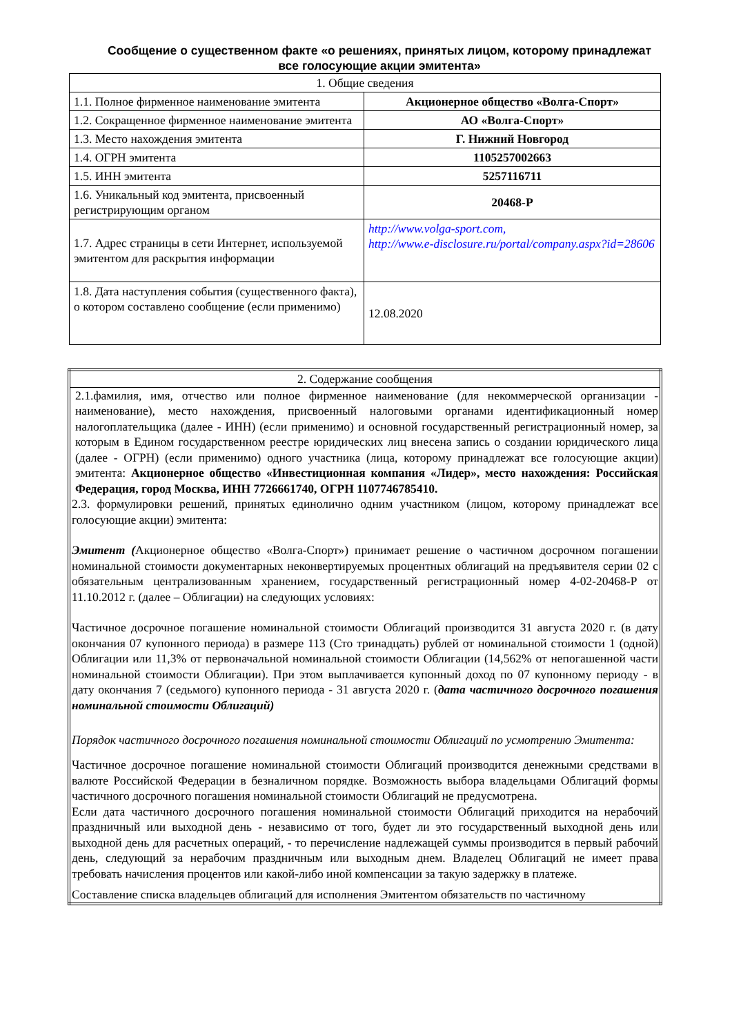Сообщение о существенном факте «о решениях, принятых лицом, которому принадлежат все голосующие акции эмитента»
| 1. Общие сведения | |
| 1.1. Полное фирменное наименование эмитента | Акционерное общество «Волга-Спорт» |
| 1.2. Сокращенное фирменное наименование эмитента | АО «Волга-Спорт» |
| 1.3. Место нахождения эмитента | Г. Нижний Новгород |
| 1.4. ОГРН эмитента | 1105257002663 |
| 1.5. ИНН эмитента | 5257116711 |
| 1.6. Уникальный код эмитента, присвоенный регистрирующим органом | 20468-P |
| 1.7. Адрес страницы в сети Интернет, используемой эмитентом для раскрытия информации | http://www.volga-sport.com, http://www.e-disclosure.ru/portal/company.aspx?id=28606 |
| 1.8. Дата наступления события (существенного факта), о котором составлено сообщение (если применимо) | 12.08.2020 |
| 2. Содержание сообщения |
| 2.1.фамилия, имя, отчество или полное фирменное наименование (для некоммерческой организации - наименование), место нахождения, присвоенный налоговыми органами идентификационный номер налогоплательщика (далее - ИНН) (если применимо) и основной государственный регистрационный номер, за которым в Едином государственном реестре юридических лиц внесена запись о создании юридического лица (далее - ОГРН) (если применимо) одного участника (лица, которому принадлежат все голосующие акции) эмитента: Акционерное общество «Инвестиционная компания «Лидер», место нахождения: Российская Федерация, город Москва, ИНН 7726661740, ОГРН 1107746785410. 2.3. формулировки решений, принятых единолично одним участником (лицом, которому принадлежат все голосующие акции) эмитента: Эмитент ( Акционерное общество «Волга-Спорт») принимает решение о частичном досрочном погашении номинальной стоимости документарных неконвертируемых процентных облигаций на предъявителя серии 02 с обязательным централизованным хранением, государственный регистрационный номер 4-02-20468-Р от 11.10.2012 г. (далее – Облигации) на следующих условиях: Частичное досрочное погашение номинальной стоимости Облигаций производится 31 августа 2020 г. (в дату окончания 07 купонного периода) в размере 113 (Сто тринадцать) рублей от номинальной стоимости 1 (одной) Облигации или 11,3% от первоначальной номинальной стоимости Облигации (14,562% от непогашенной части номинальной стоимости Облигации). При этом выплачивается купонный доход по 07 купонному периоду - в дату окончания 7 (седьмого) купонного периода - 31 августа 2020 г. ( дата частичного досрочного погашения номинальной стоимости Облигаций) Порядок частичного досрочного погашения номинальной стоимости Облигаций по усмотрению Эмитента: Частичное досрочное погашение номинальной стоимости Облигаций производится денежными средствами в валюте Российской Федерации в безналичном порядке. Возможность выбора владельцами Облигаций формы частичного досрочного погашения номинальной стоимости Облигаций не предусмотрена. Если дата частичного досрочного погашения номинальной стоимости Облигаций приходится на нерабочий праздничный или выходной день - независимо от того, будет ли это государственный выходной день или выходной день для расчетных операций, - то перечисление надлежащей суммы производится в первый рабочий день, следующий за нерабочим праздничным или выходным днем. Владелец Облигаций не имеет права требовать начисления процентов или какой-либо иной компенсации за такую задержку в платеже. Составление списка владельцев облигаций для исполнения Эмитентом обязательств по частичному |